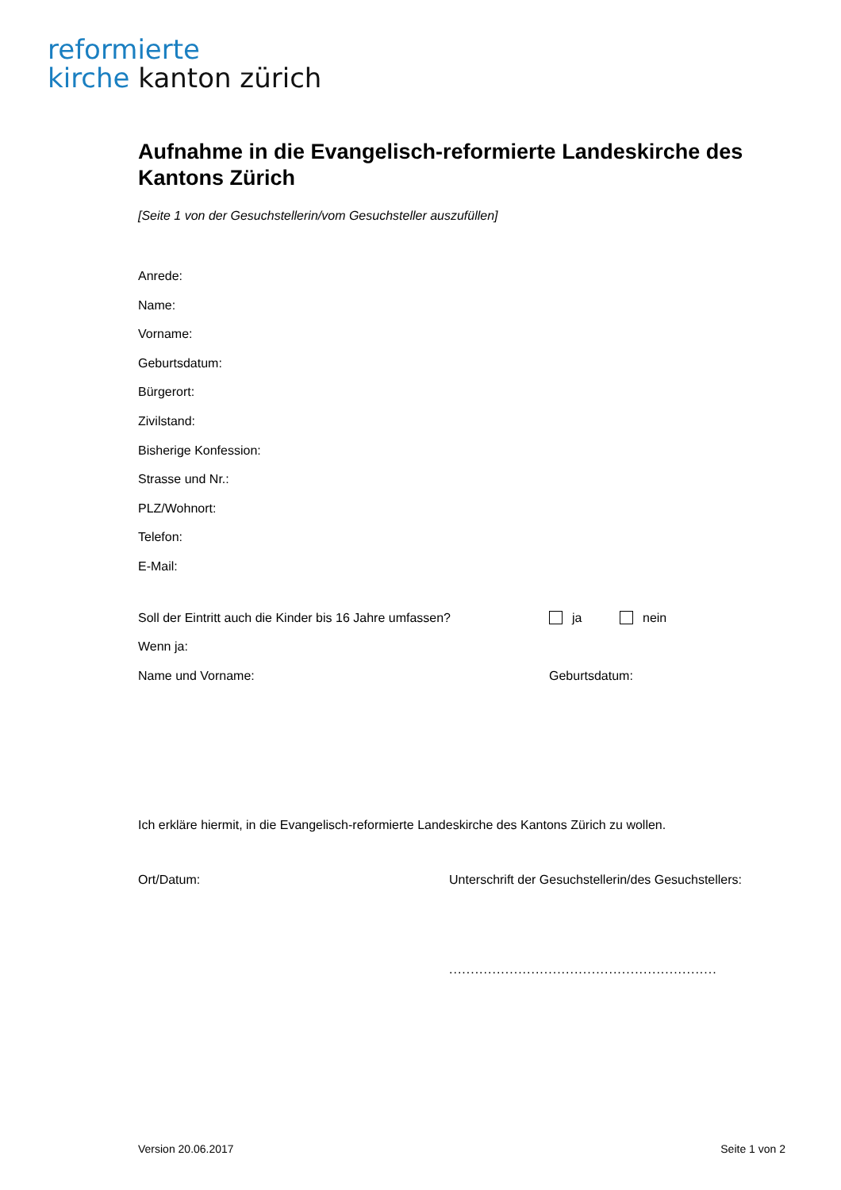reformierte
kirche kanton zürich
Aufnahme in die Evangelisch-reformierte Landeskirche des Kantons Zürich
[Seite 1 von der Gesuchstellerin/vom Gesuchsteller auszufüllen]
Anrede:
Name:
Vorname:
Geburtsdatum:
Bürgerort:
Zivilstand:
Bisherige Konfession:
Strasse und Nr.:
PLZ/Wohnort:
Telefon:
E-Mail:
Soll der Eintritt auch die Kinder bis 16 Jahre umfassen?
ja nein
Wenn ja:
Name und Vorname: Geburtsdatum:
Ich erkläre hiermit, in die Evangelisch-reformierte Landeskirche des Kantons Zürich zu wollen.
Ort/Datum: Unterschrift der Gesuchstellerin/des Gesuchstellers:
..............................................................
Version 20.06.2017 Seite 1 von 2